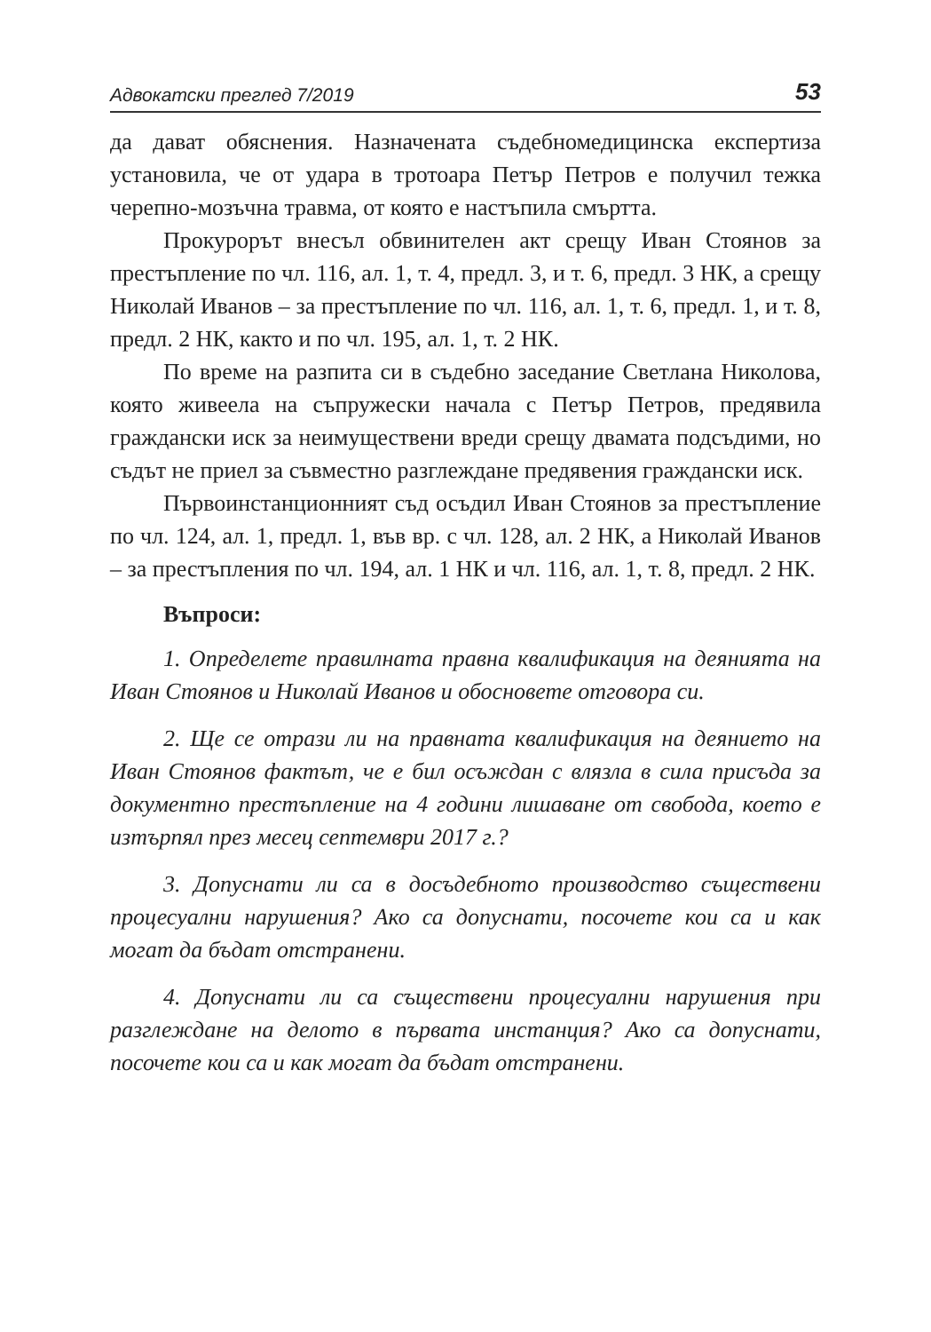Адвокатски преглед 7/2019 53
да дават обяснения. Назначената съдебномедицинска експертиза установила, че от удара в тротоара Петър Петров е получил тежка черепно-мозъчна травма, от която е настъпила смъртта.
Прокурорът внесъл обвинителен акт срещу Иван Стоянов за престъпление по чл. 116, ал. 1, т. 4, предл. 3, и т. 6, предл. 3 НК, а срещу Николай Иванов – за престъпление по чл. 116, ал. 1, т. 6, предл. 1, и т. 8, предл. 2 НК, както и по чл. 195, ал. 1, т. 2 НК.
По време на разпита си в съдебно заседание Светлана Николова, която живеела на съпружески начала с Петър Петров, предявила граждански иск за неимуществени вреди срещу двамата подсъдими, но съдът не приел за съвместно разглеждане предявения граждански иск.
Първоинстанционният съд осъдил Иван Стоянов за престъпление по чл. 124, ал. 1, предл. 1, във вр. с чл. 128, ал. 2 НК, а Николай Иванов – за престъпления по чл. 194, ал. 1 НК и чл. 116, ал. 1, т. 8, предл. 2 НК.
Въпроси:
1. Определете правилната правна квалификация на деянията на Иван Стоянов и Николай Иванов и обосновете отговора си.
2. Ще се отрази ли на правната квалификация на деянието на Иван Стоянов фактът, че е бил осъждан с влязла в сила присъда за документно престъпление на 4 години лишаване от свобода, което е изтърпял през месец септември 2017 г.?
3. Допуснати ли са в досъдебното производство съществени процесуални нарушения? Ако са допуснати, посочете кои са и как могат да бъдат отстранени.
4. Допуснати ли са съществени процесуални нарушения при разглеждане на делото в първата инстанция? Ако са допуснати, посочете кои са и как могат да бъдат отстранени.